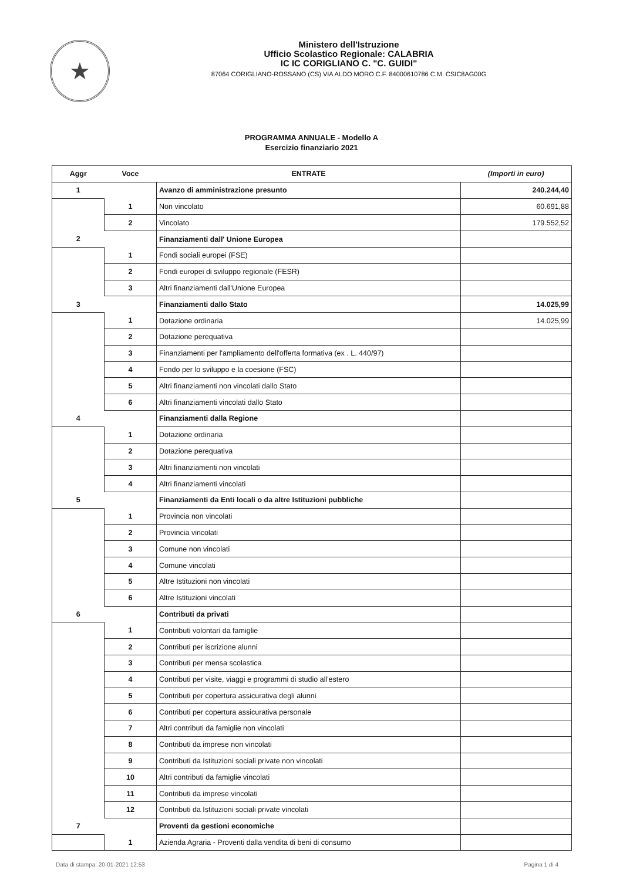★
Ministero dell'Istruzione
Ufficio Scolastico Regionale: CALABRIA
IC IC CORIGLIANO C. "C. GUIDI"
87064 CORIGLIANO-ROSSANO (CS) VIA ALDO MORO C.F. 84000610786 C.M. CSIC8AG00G
PROGRAMMA ANNUALE - Modello A
Esercizio finanziario 2021
| Aggr | Voce | ENTRATE | (Importi in euro) |
| --- | --- | --- | --- |
| 1 | | Avanzo di amministrazione presunto | 240.244,40 |
| | 1 | Non vincolato | 60.691,88 |
| | 2 | Vincolato | 179.552,52 |
| 2 | | Finanziamenti dall' Unione Europea | |
| | 1 | Fondi sociali europei (FSE) | |
| | 2 | Fondi europei di sviluppo regionale (FESR) | |
| | 3 | Altri finanziamenti dall'Unione Europea | |
| 3 | | Finanziamenti dallo Stato | 14.025,99 |
| | 1 | Dotazione ordinaria | 14.025,99 |
| | 2 | Dotazione perequativa | |
| | 3 | Finanziamenti per l'ampliamento dell'offerta formativa (ex . L. 440/97) | |
| | 4 | Fondo per lo sviluppo e la coesione (FSC) | |
| | 5 | Altri finanziamenti non vincolati dallo Stato | |
| | 6 | Altri finanziamenti vincolati dallo Stato | |
| 4 | | Finanziamenti dalla Regione | |
| | 1 | Dotazione ordinaria | |
| | 2 | Dotazione perequativa | |
| | 3 | Altri finanziamenti non vincolati | |
| | 4 | Altri finanziamenti vincolati | |
| 5 | | Finanziamenti da Enti locali o da altre Istituzioni pubbliche | |
| | 1 | Provincia non vincolati | |
| | 2 | Provincia vincolati | |
| | 3 | Comune non vincolati | |
| | 4 | Comune vincolati | |
| | 5 | Altre Istituzioni non vincolati | |
| | 6 | Altre Istituzioni vincolati | |
| 6 | | Contributi da privati | |
| | 1 | Contributi volontari da famiglie | |
| | 2 | Contributi per iscrizione alunni | |
| | 3 | Contributi per mensa scolastica | |
| | 4 | Contributi per visite, viaggi e programmi di studio all'estero | |
| | 5 | Contributi per copertura assicurativa degli alunni | |
| | 6 | Contributi per copertura assicurativa personale | |
| | 7 | Altri contributi da famiglie non vincolati | |
| | 8 | Contributi da imprese non vincolati | |
| | 9 | Contributi da Istituzioni sociali private non vincolati | |
| | 10 | Altri contributi da famiglie vincolati | |
| | 11 | Contributi da imprese vincolati | |
| | 12 | Contributi da Istituzioni sociali private vincolati | |
| 7 | | Proventi da gestioni economiche | |
| | 1 | Azienda Agraria - Proventi dalla vendita di beni di consumo | |
Data di stampa: 20-01-2021 12:53 Pagina 1 di 4